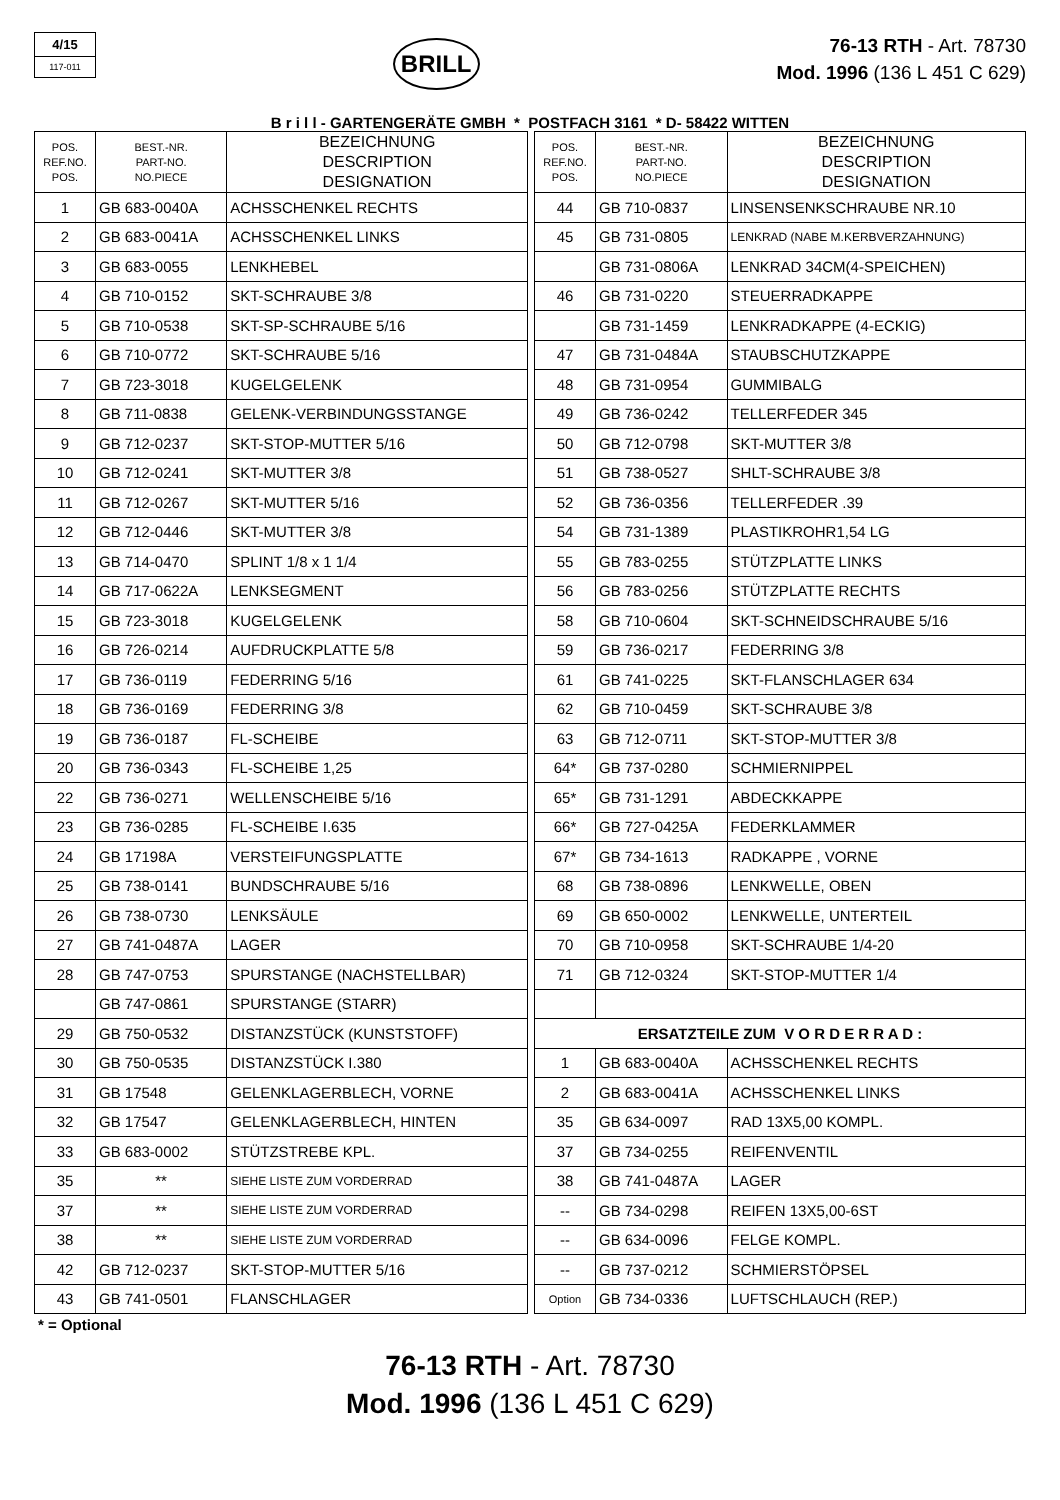4/15
117-011
BRILL
76-13 RTH - Art. 78730
Mod. 1996 (136 L 451 C 629)
B r i l l - GARTENGERÄTE GMBH * POSTFACH 3161 * D- 58422 WITTEN
| POS. REF.NO. POS. | BEST.-NR. PART-NO. NO.PIECE | BEZEICHNUNG DESCRIPTION DESIGNATION |
| --- | --- | --- |
| 1 | GB 683-0040A | ACHSSCHENKEL RECHTS |
| 2 | GB 683-0041A | ACHSSCHENKEL LINKS |
| 3 | GB 683-0055 | LENKHEBEL |
| 4 | GB 710-0152 | SKT-SCHRAUBE 3/8 |
| 5 | GB 710-0538 | SKT-SP-SCHRAUBE 5/16 |
| 6 | GB 710-0772 | SKT-SCHRAUBE 5/16 |
| 7 | GB 723-3018 | KUGELGELENK |
| 8 | GB 711-0838 | GELENK-VERBINDUNGSSTANGE |
| 9 | GB 712-0237 | SKT-STOP-MUTTER 5/16 |
| 10 | GB 712-0241 | SKT-MUTTER 3/8 |
| 11 | GB 712-0267 | SKT-MUTTER 5/16 |
| 12 | GB 712-0446 | SKT-MUTTER 3/8 |
| 13 | GB 714-0470 | SPLINT 1/8 x 1 1/4 |
| 14 | GB 717-0622A | LENKSEGMENT |
| 15 | GB 723-3018 | KUGELGELENK |
| 16 | GB 726-0214 | AUFDRUCKPLATTE 5/8 |
| 17 | GB 736-0119 | FEDERRING 5/16 |
| 18 | GB 736-0169 | FEDERRING 3/8 |
| 19 | GB 736-0187 | FL-SCHEIBE |
| 20 | GB 736-0343 | FL-SCHEIBE 1,25 |
| 22 | GB 736-0271 | WELLENSCHEIBE 5/16 |
| 23 | GB 736-0285 | FL-SCHEIBE I.635 |
| 24 | GB 17198A | VERSTEIFUNGSPLATTE |
| 25 | GB 738-0141 | BUNDSCHRAUBE 5/16 |
| 26 | GB 738-0730 | LENKSÄULE |
| 27 | GB 741-0487A | LAGER |
| 28 | GB 747-0753 | SPURSTANGE (NACHSTELLBAR) |
| | GB 747-0861 | SPURSTANGE (STARR) |
| 29 | GB 750-0532 | DISTANZSTÜCK (KUNSTSTOFF) |
| 30 | GB 750-0535 | DISTANZSTÜCK I.380 |
| 31 | GB 17548 | GELENKLAGERBLECH, VORNE |
| 32 | GB 17547 | GELENKLAGERBLECH, HINTEN |
| 33 | GB 683-0002 | STÜTZSTREBE KPL. |
| 35 | ** | SIEHE LISTE ZUM VORDERRAD |
| 37 | ** | SIEHE LISTE ZUM VORDERRAD |
| 38 | ** | SIEHE LISTE ZUM VORDERRAD |
| 42 | GB 712-0237 | SKT-STOP-MUTTER 5/16 |
| 43 | GB 741-0501 | FLANSCHLAGER |
| POS. REF.NO. POS. | BEST.-NR. PART-NO. NO.PIECE | BEZEICHNUNG DESCRIPTION DESIGNATION |
| --- | --- | --- |
| 44 | GB 710-0837 | LINSENSENKSCHRAUBE NR.10 |
| 45 | GB 731-0805 | LENKRAD (NABE M.KERBVERZAHNUNG) |
| | GB 731-0806A | LENKRAD 34CM(4-SPEICHEN) |
| 46 | GB 731-0220 | STEUERRADKAPPE |
| | GB 731-1459 | LENKRADKAPPE (4-ECKIG) |
| 47 | GB 731-0484A | STAUBSCHUTZKAPPE |
| 48 | GB 731-0954 | GUMMIBALG |
| 49 | GB 736-0242 | TELLERFEDER 345 |
| 50 | GB 712-0798 | SKT-MUTTER 3/8 |
| 51 | GB 738-0527 | SHLT-SCHRAUBE 3/8 |
| 52 | GB 736-0356 | TELLERFEDER .39 |
| 54 | GB 731-1389 | PLASTIKROHR1,54 LG |
| 55 | GB 783-0255 | STÜTZPLATTE LINKS |
| 56 | GB 783-0256 | STÜTZPLATTE RECHTS |
| 58 | GB 710-0604 | SKT-SCHNEIDSCHRAUBE 5/16 |
| 59 | GB 736-0217 | FEDERRING 3/8 |
| 61 | GB 741-0225 | SKT-FLANSCHLAGER 634 |
| 62 | GB 710-0459 | SKT-SCHRAUBE 3/8 |
| 63 | GB 712-0711 | SKT-STOP-MUTTER 3/8 |
| 64* | GB 737-0280 | SCHMIERNIPPEL |
| 65* | GB 731-1291 | ABDECKKAPPE |
| 66* | GB 727-0425A | FEDERKLAMMER |
| 67* | GB 734-1613 | RADKAPPE , VORNE |
| 68 | GB 738-0896 | LENKWELLE, OBEN |
| 69 | GB 650-0002 | LENKWELLE, UNTERTEIL |
| 70 | GB 710-0958 | SKT-SCHRAUBE 1/4-20 |
| 71 | GB 712-0324 | SKT-STOP-MUTTER 1/4 |
| ERSATZTEILE ZUM V O R D E R R A D : | | |
| 1 | GB 683-0040A | ACHSSCHENKEL RECHTS |
| 2 | GB 683-0041A | ACHSSCHENKEL LINKS |
| 35 | GB 634-0097 | RAD 13X5,00 KOMPL. |
| 37 | GB 734-0255 | REIFENVENTIL |
| 38 | GB 741-0487A | LAGER |
| -- | GB 734-0298 | REIFEN 13X5,00-6ST |
| -- | GB 634-0096 | FELGE KOMPL. |
| -- | GB 737-0212 | SCHMIERSTÖPSEL |
| Option | GB 734-0336 | LUFTSCHLAUCH (REP.) |
* = Optional
76-13 RTH - Art. 78730
Mod. 1996 (136 L 451 C 629)